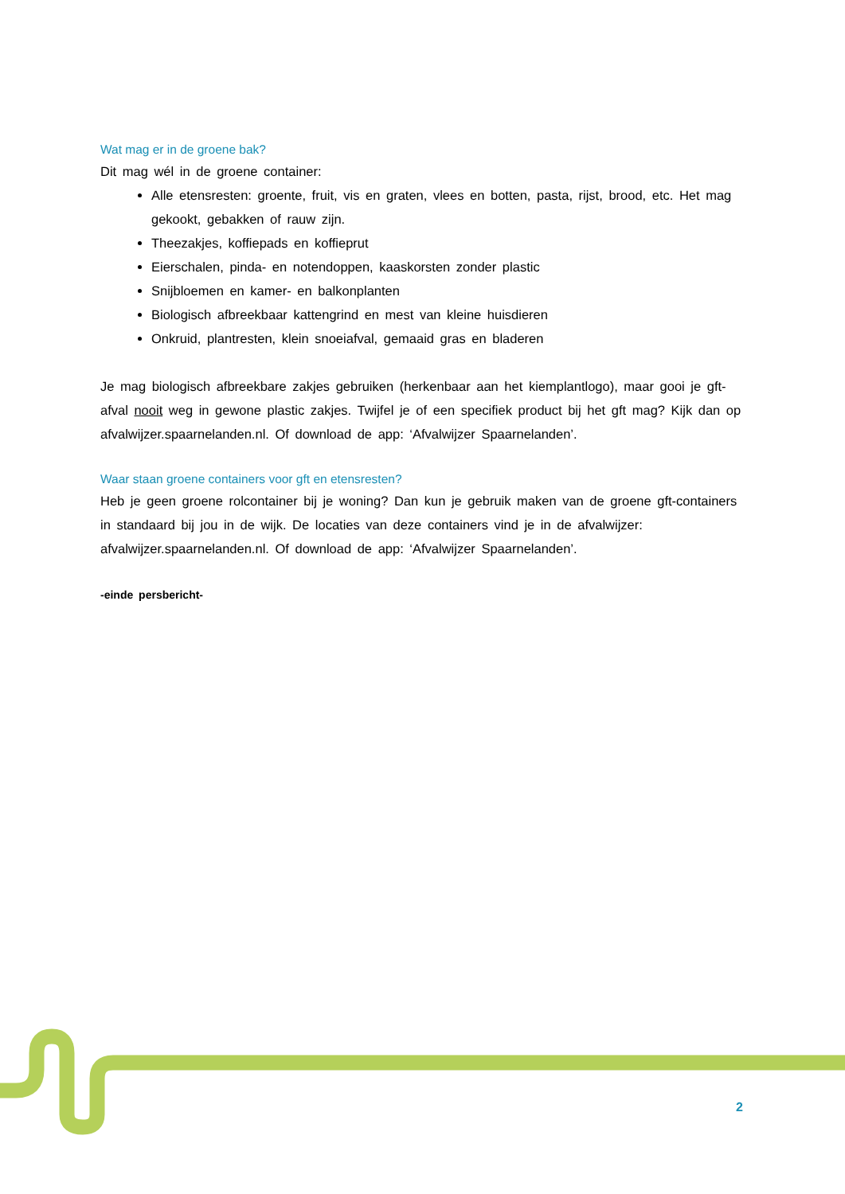Wat mag er in de groene bak?
Dit mag wél in de groene container:
Alle etensresten: groente, fruit, vis en graten, vlees en botten, pasta, rijst, brood, etc. Het mag gekookt, gebakken of rauw zijn.
Theezakjes, koffiepads en koffieprut
Eierschalen, pinda- en notendoppen, kaaskorsten zonder plastic
Snijbloemen en kamer- en balkonplanten
Biologisch afbreekbaar kattengrind en mest van kleine huisdieren
Onkruid, plantresten, klein snoeiafval, gemaaid gras en bladeren
Je mag biologisch afbreekbare zakjes gebruiken (herkenbaar aan het kiemplantlogo), maar gooi je gft-afval nooit weg in gewone plastic zakjes. Twijfel je of een specifiek product bij het gft mag? Kijk dan op afvalwijzer.spaarnelanden.nl. Of download de app: ‘Afvalwijzer Spaarnelanden’.
Waar staan groene containers voor gft en etensresten?
Heb je geen groene rolcontainer bij je woning? Dan kun je gebruik maken van de groene gft-containers in standaard bij jou in de wijk. De locaties van deze containers vind je in de afvalwijzer: afvalwijzer.spaarnelanden.nl. Of download de app: ‘Afvalwijzer Spaarnelanden’.
-einde persbericht-
2